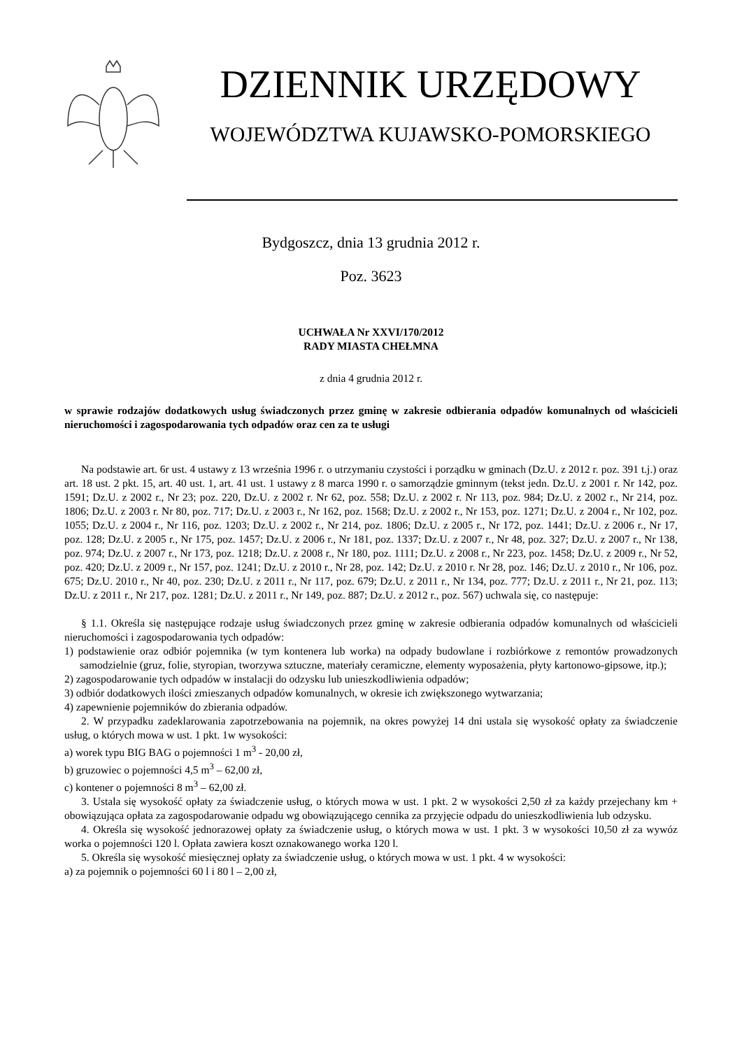DZIENNIK URZĘDOWY
WOJEWÓDZTWA KUJAWSKO-POMORSKIEGO
Bydgoszcz, dnia 13 grudnia 2012 r.
Poz. 3623
UCHWAŁA Nr XXVI/170/2012
RADY MIASTA CHEŁMNA
z dnia 4 grudnia 2012 r.
w sprawie rodzajów dodatkowych usług świadczonych przez gminę w zakresie odbierania odpadów komunalnych od właścicieli nieruchomości i zagospodarowania tych odpadów oraz cen za te usługi
Na podstawie art. 6r ust. 4 ustawy z 13 września 1996 r. o utrzymaniu czystości i porządku w gminach (Dz.U. z 2012 r. poz. 391 t.j.) oraz art. 18 ust. 2 pkt. 15, art. 40 ust. 1, art. 41 ust. 1 ustawy z 8 marca 1990 r. o samorządzie gminnym (tekst jedn. Dz.U. z 2001 r. Nr 142, poz. 1591; Dz.U. z 2002 r., Nr 23; poz. 220, Dz.U. z 2002 r. Nr 62, poz. 558; Dz.U. z 2002 r. Nr 113, poz. 984; Dz.U. z 2002 r., Nr 214, poz. 1806; Dz.U. z 2003 r. Nr 80, poz. 717; Dz.U. z 2003 r., Nr 162, poz. 1568; Dz.U. z 2002 r., Nr 153, poz. 1271; Dz.U. z 2004 r., Nr 102, poz. 1055; Dz.U. z 2004 r., Nr 116, poz. 1203; Dz.U. z 2002 r., Nr 214, poz. 1806; Dz.U. z 2005 r., Nr 172, poz. 1441; Dz.U. z 2006 r., Nr 17, poz. 128; Dz.U. z 2005 r., Nr 175, poz. 1457; Dz.U. z 2006 r., Nr 181, poz. 1337; Dz.U. z 2007 r., Nr 48, poz. 327; Dz.U. z 2007 r., Nr 138, poz. 974; Dz.U. z 2007 r., Nr 173, poz. 1218; Dz.U. z 2008 r., Nr 180, poz. 1111; Dz.U. z 2008 r., Nr 223, poz. 1458; Dz.U. z 2009 r., Nr 52, poz. 420; Dz.U. z 2009 r., Nr 157, poz. 1241; Dz.U. z 2010 r., Nr 28, poz. 142; Dz.U. z 2010 r. Nr 28, poz. 146; Dz.U. z 2010 r., Nr 106, poz. 675; Dz.U. 2010 r., Nr 40, poz. 230; Dz.U. z 2011 r., Nr 117, poz. 679; Dz.U. z 2011 r., Nr 134, poz. 777; Dz.U. z 2011 r., Nr 21, poz. 113; Dz.U. z 2011 r., Nr 217, poz. 1281; Dz.U. z 2011 r., Nr 149, poz. 887; Dz.U. z 2012 r., poz. 567) uchwala się, co następuje:
§ 1.1. Określa się następujące rodzaje usług świadczonych przez gminę w zakresie odbierania odpadów komunalnych od właścicieli nieruchomości i zagospodarowania tych odpadów:
1) podstawienie oraz odbiór pojemnika (w tym kontenera lub worka) na odpady budowlane i rozbiórkowe z remontów prowadzonych samodzielnie (gruz, folie, styropian, tworzywa sztuczne, materiały ceramiczne, elementy wyposażenia, płyty kartonowo-gipsowe, itp.);
2) zagospodarowanie tych odpadów w instalacji do odzysku lub unieszkodliwienia odpadów;
3) odbiór dodatkowych ilości zmieszanych odpadów komunalnych, w okresie ich zwiększonego wytwarzania;
4) zapewnienie pojemników do zbierania odpadów.
2. W przypadku zadeklarowania zapotrzebowania na pojemnik, na okres powyżej 14 dni ustala się wysokość opłaty za świadczenie usług, o których mowa w ust. 1 pkt. 1w wysokości:
a) worek typu BIG BAG o pojemności 1 m<sup>3</sup> - 20,00 zł,
b) gruzowiec o pojemności 4,5 m<sup>3</sup> – 62,00 zł,
c) kontener o pojemności 8 m<sup>3</sup> – 62,00 zł.
3. Ustala się wysokość opłaty za świadczenie usług, o których mowa w ust. 1 pkt. 2 w wysokości 2,50 zł za każdy przejechany km + obowiązująca opłata za zagospodarowanie odpadu wg obowiązującego cennika za przyjęcie odpadu do unieszkodliwienia lub odzysku.
4. Określa się wysokość jednorazowej opłaty za świadczenie usług, o których mowa w ust. 1 pkt. 3 w wysokości 10,50 zł za wywóz worka o pojemności 120 l. Opłata zawiera koszt oznakowanego worka 120 l.
5. Określa się wysokość miesięcznej opłaty za świadczenie usług, o których mowa w ust. 1 pkt. 4 w wysokości:
a) za pojemnik o pojemności 60 l i 80 l – 2,00 zł,